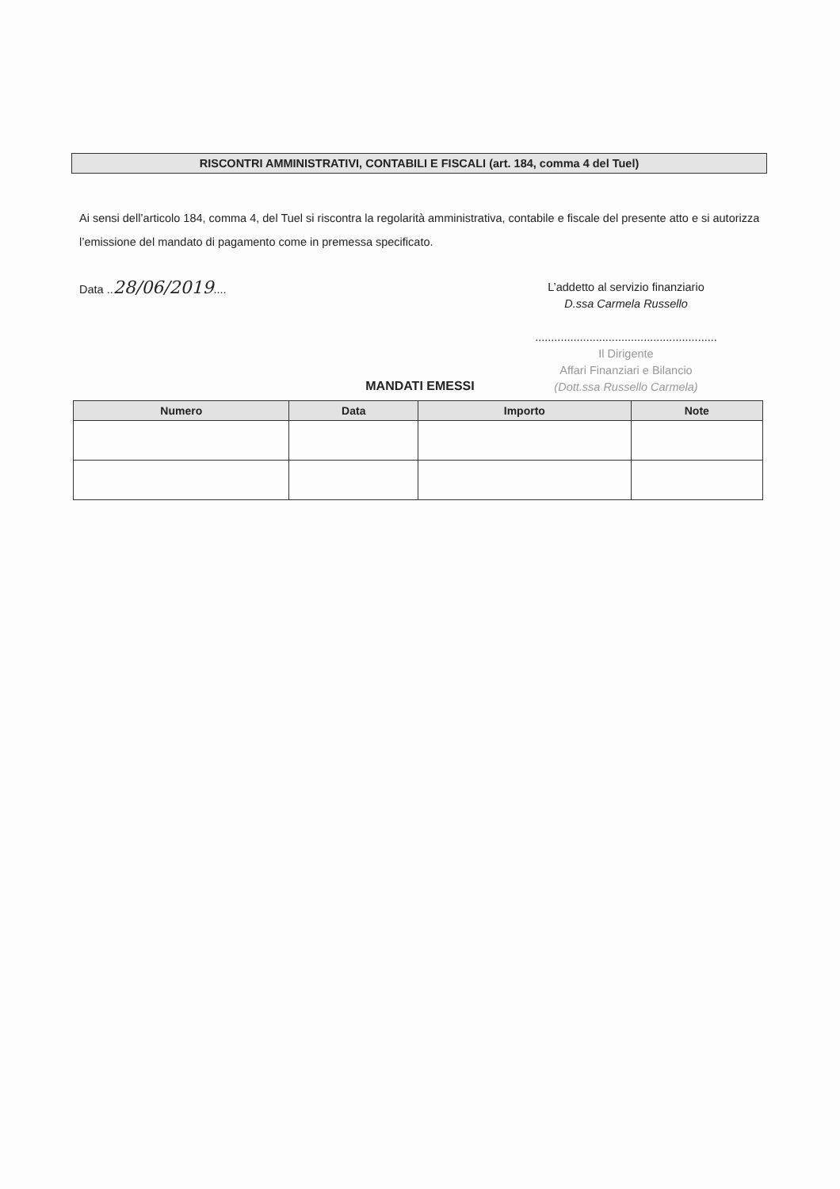RISCONTRI AMMINISTRATIVI, CONTABILI E FISCALI (art. 184, comma 4 del Tuel)
Ai sensi dell’articolo 184, comma 4, del Tuel si riscontra la regolarità amministrativa, contabile e fiscale del presente atto e si autorizza l’emissione del mandato di pagamento come in premessa specificato.
Data ..28/06/2019....
L’addetto al servizio finanziario
D.ssa Carmela Russello
.........................................................
Il Dirigente
Affari Finanziari e Bilancio
(Dott.ssa Russello Carmela)
MANDATI EMESSI
| Numero | Data | Importo | Note |
| --- | --- | --- | --- |